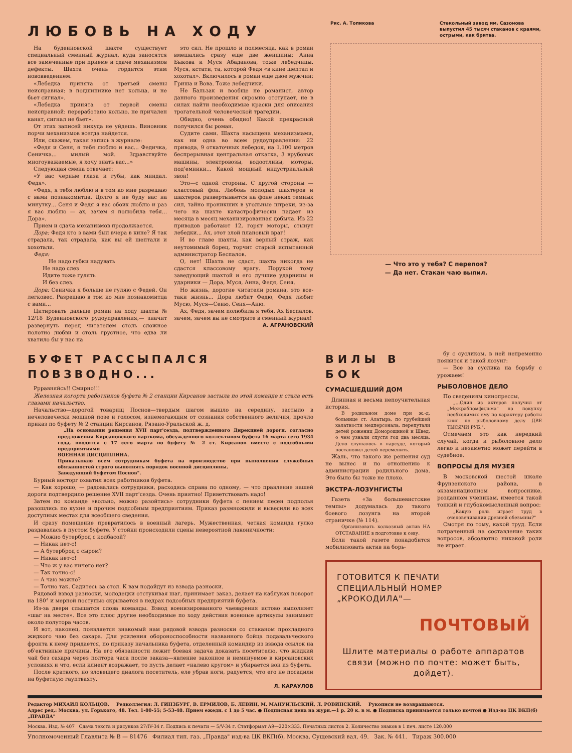ЛЮБОВЬ НА ХОДУ
На буденновской шахте существует специальный сменный журнал, куда заносятся все замеченные при приеме и сдаче механизмов дефекты. Шахта очень гордится этим нововведением.
«Лебедка принята от третьей смены неисправная: в подшипнике нет кольца, и не бьет сигнал».
«Лебедка принята от первой смены неисправной: переработано кольцо, не причален канат, сигнал не бьет».
От этих записей никуда не уйдешь. Виновник порчи механизмов всегда найдется.
Или, скажем, такая запись в журнале:
«Федя и Сеня, я тебя люблю и вас... Федичка, Сеничка... милый мой. Здравствуйте многоуважаемые, я хочу знать вас...»
Следующая смена отвечает:
«У вас черные глаза и губы, как миндал. Федя».
«Федя, я тебя люблю и в том ко мне разрешаю с вами познакомитца. Долго я не буду вас на минутку... Сеня и Федя я вас обоих люблю и раз я вас люблю — ах, зачем я полюбила тебя... Дора».
Прием и сдача механизмов продолжается.
Дора: Федя кто з вами был вчера в кине? Я так страдала, так страдала, как вы ей шептали и хохотали.
Федя:
Не надо губки надувать
Не надо слез
Идите тоже гулять
И без слез.
Дора: Сеничка я больше не гуляю с Федей. Он легковес. Разрешаю в том ко мне познакомитца с вами...
Цитировать дальше роман на ходу шахты № 12/18 Буденновского рудоуправления,— значит развернуть перед читателем столь сложное полотно любви и столь грустное, что едва ли хватило бы у нас на
это сил. Не прошло и полмесяца, как в роман вмешались сразу еще две женщины: Анна Быкова и Муся Абаданова, тоже лебедчицы. Муся, кстати, та, которой Федя «в кине шептал и хохотал». Включилось в роман еще двое мужчин: Гриша и Вова. Тоже лебедчики.
Не Бальзак и вообще не романист, автор данного произведения скромно отступает, не в силах найти необходимые краски для описания трогательной человеческой трагедии.
Обидно, очень обидно! Какой прекрасный получился бы роман.
Судите сами. Шахта насыщена механизмами, как ни одна во всем рудоуправлении: 22 привода, 9 откаточных лебедок, на 1.100 метров беспрерывная центральная откатка, 3 врубовых машины, электровозы, водоотливы, моторы, под'емники... Какой мощный индустриальный звон!
Это—с одной стороны. С другой стороны — классовый фон. Любовь молодых шахтеров и шахтерок развертывается на фоне неких темных сил, тайно проникших в угольные штреки, из-за чего на шахте катастрофически падает из месяца в месяц механизированная добыча. Из 22 приводов работают 12, горят моторы, стынут лебедки... Ах, этот злой плановый враг!
И во главе шахты, как верный страж, как неутомимый борец, торчит старый испытанный администратор Беспалов.
О, нет! Шахта не сдаст, шахта никогда не сдастся классовому врагу. Порукой тому заведующий шахтой и его лучшие ударницы и ударники — Дора, Муся, Анна, Федя, Сеня.
Но жизнь, дорогие читатели романа, это все-таки жизнь... Дора любит Федю, Федя любит Мусю, Муся—Сеню, Сеня—Аню.
Ах, Федя, зачем полюбила я тебя. Ах Беспалов, зачем, зачем вы не смотрите в сменный журнал!
А. АГРАНОВСКИЙ
Рис. А. Топикова Стекольный завод им. Сазонова выпустил 45 тысяч стаканов с краями, острыми, как бритва.
— Что это у тебя? С перепоя?
— Да нет. Стакан чаю выпил.
БУФЕТ РАССЫПАЛСЯ ПОВЗВОДНО...
Ррравняйсь!! Смирно!!!
Железная когорта работников буфета № 2 станции Кирсанов застыла по этой команде и стала есть глазами начальство.
Начальство—дорогой товарищ Поснов—твердым шагом вышло на середину, застыло в нечеловечески мощной позе и голосом, изнемогающим от сознания собственного величия, прочло приказ по буфету № 2 станции Кирсанов, Рязано-Уральской ж. д.
„На основании решения XVII парт'сезда, подтвержденного Дирекцией дороги, согласно предложения Кирсановского парткома, обсужденного коллективом буфета 16 марта сего 1934 года, вводится с 17 сего марта по буфету № 2 ст. Кирсанов вместе с подсобными предприятиями
ВОЕННАЯ ДИСЦИПЛИНА.
Приказываю всем сотрудникам буфета на производстве при выполнении служебных обязанностей строго выполнять порядок военной дисциплины.
Заведующий буфетом Поснов".
Бурный восторг охватил всех работников буфета.
— Как хорошо, — радовались сотрудники, расходясь справа по одному, — что правление нашей дороги подтвердило решение XVII парт'сезда. Очень приятно! Приветствовать надо!
Затем по команде «вольно, можно разойтись» сотрудники буфета с пением песен подполья разошлись по кухне и прочим подсобным предприятиям. Приказ размножили и вывесили во всех доступных местах для всеобщего сведения.
И сразу помещение превратилось в военный лагерь. Мужественная, четкая команда гулко раздавалась в пустом буфете. У стойки происходили сцены невероятной лаконичности:
— Можно бутерброд с колбасой?
— Никак нет-с!
— А бутерброд с сыром?
— Никак нет-с!
— Что ж у вас ничего нет?
— Так точно-с!
— А чаю можно?
— Точно так. Садитесь за стол. К вам подойдут из взвода разноски.
Рядовой взвод разноски, молодецки отстукивая шаг, принимает заказ, делает на каблуках поворот на 180° и мерной поступью скрывается в недрах подсобных предприятий буфета.
Из-за двери слышатся слова команды. Взвод военизированного чаеварения истово выполняет «шаг на месте». Все это плюс другие необходимые по ходу действия военные артикулы занимают около полутора часов.
И вот, наконец, появляется знакомый нам рядовой взвода разноски со стаканом прохладного жидкого чаю без сахара. Для усиления обороноспособности названного бойца подавальческого фронта к нему придается, по приказу начальника буфета, отделенный командир из взвода ссылок на об'ективные причины. На его обязанности лежит боевая задача доказать посетителю, что жидкий чай без сахара через полтора часа после заказа—явление законное и неминуемое в кирсановских условиях и что, если клиент возражает, то пусть делает «налево кругом» и убирается вон из буфета.
После краткого, но зловещего диалога посетитель, еле убрав ноги, радуется, что его не посадили на буфетную гауптвахту.
Л. КАРАУЛОВ
ВИЛЫ В БОК
СУМАСШЕДШИЙ ДОМ
Длинная и весьма непоучительная история.
В родильном доме при ж.-д. больнице ст. Алатырь, по грубейшей халатности медперсонала, перепутали детей рожениц Доморощиной и Швед, о чем узнали спустя год два месяца. Дело слушалось в нарсуде, который постановил детей переменить.
Жаль, что такого же решения суд не вынес и по отношению к администрации родильного дома. Это было бы тоже не плохо.
ЭКСТРА-ЛОЗУНГИСТЫ
Газета «За большевистские темпы» додумалась до такого боевого лозунга на второй страничке (№ 114).
Организовать колхозный актив НА ОТСТАВАНИЕ в подготовке к севу.
Если такой газете понадобится мобилизовать актив на борь-
бу с сусликом, в ней непременно появится и такой лозунг:
— Все за суслика на борьбу с урожаем!
РЫБОЛОВНОЕ ДЕЛО
По сведениям кинопрессы,
„...Один из актеров получил от „Межрабпомфильма" на покупку необходимых ему по характеру работы книг по рыболовному делу ДВЕ ТЫСЯЧИ РУБ.".
Отмечаем это как нередкий случай, когда и рыболовное дело легко и незаметно может перейти в судебное.
ВОПРОСЫ ДЛЯ МУЗЕЯ
В московской шестой школе Фрунзенского района, в экзаменационном вопроснике, розданном ученикам, имеется такой тонкий и глубокомысленный вопрос:
„Какую роль играет труд в очеловечивании древней обезьяны?"
Смотря по тому, какой труд. Если потраченный на составление таких вопросов, абсолютно никакой роли не играет.
ГОТОВИТСЯ К ПЕЧАТИ
СПЕЦИАЛЬНЫЙ НОМЕР
„КРОКОДИЛА"—
ПОЧТОВЫЙ
Шлите материалы о работе аппаратов связи (можно по почте: может быть, дойдет).
Редактор МИХАИЛ КОЛЬЦОВ. Редколлегия: Л. ГИНЗБУРГ, В. ЕРМИЛОВ, Б. ЛЕВИН, М. МАНУИЛЬСКИЙ, Л. РОВИНСКИЙ. Рукописи не возвращаются.
Адрес ред.: Москва, ул. Горького, 48. Тел. 1-80-55; 5-53-48. Прием ежедн. с 1 до 5 час. ● Подписная цена на журн.—1 р. 20 к. в м. ● Подписка принимается только почтой ● Изд-во ЦК ВКП(б) „ПРАВДА"
Москва. Изд. № 407 Сдача текста и рисунков 27/IV-34 г. Подпись к печати — 5/V-34 г. Статформат А9—220×333. Печатных листов 2. Количество знаков в 1 печ. листе 120.000
Уполномоченный Главлита № В — 81476 Филиал тип. газ. „Правда" изд-ва ЦК ВКП(б), Москва, Сущевский вал, 49. Зак. № 441. Тираж 300.000